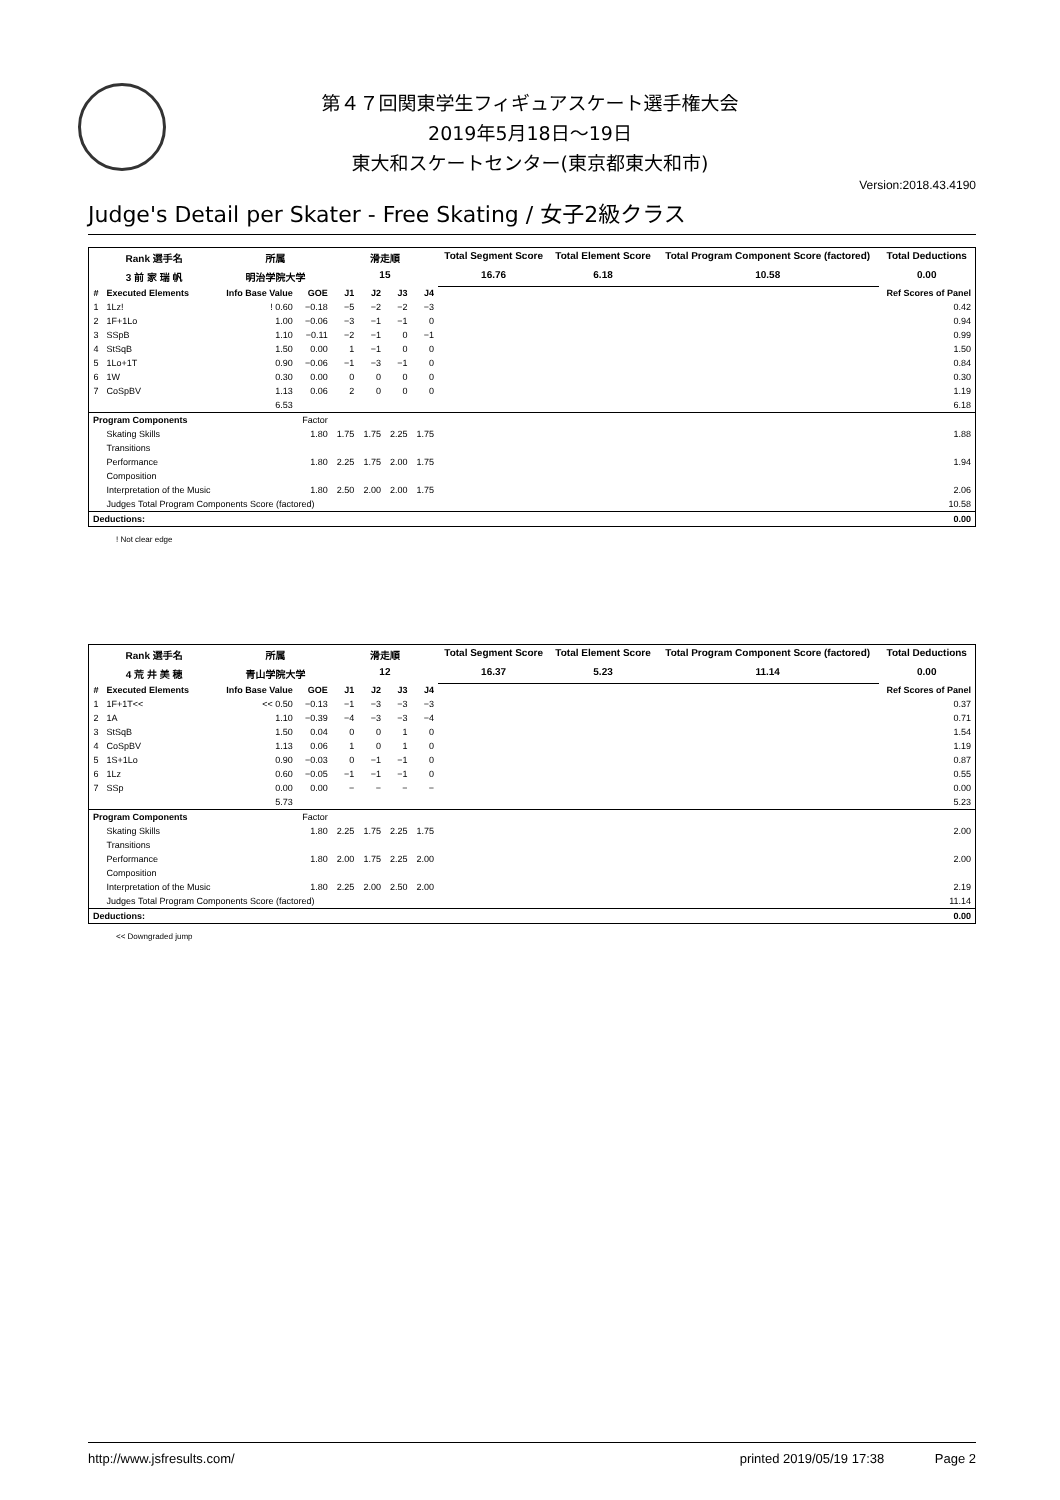第４７回関東学生フィギュアスケート選手権大会
2019年5月18日～19日
東大和スケートセンター(東京都東大和市)
Version:2018.43.4190
Judge's Detail per Skater - Free Skating / 女子2級クラス
| Rank 選手名 | | 所属 | | 滑走順 | | | | Total Segment Score | Total Element Score | Total Program Component Score (factored) | Total Deductions |
| 3 前 家 瑞 帆 | | 明治学院大学 | | 15 | | | | 16.76 | 6.18 | 10.58 | 0.00 |
| # | Executed Elements | Info Base Value | GOE | J1 | J2 | J3 | J4 | | | | Ref Scores of Panel |
| 1 | 1Lz! | ! 0.60 | −0.18 | −5 | −2 | −2 | −3 | | | | 0.42 |
| 2 | 1F+1Lo | 1.00 | −0.06 | −3 | −1 | −1 | 0 | | | | 0.94 |
| 3 | SSpB | 1.10 | −0.11 | −2 | −1 | 0 | −1 | | | | 0.99 |
| 4 | StSqB | 1.50 | 0.00 | 1 | −1 | 0 | 0 | | | | 1.50 |
| 5 | 1Lo+1T | 0.90 | −0.06 | −1 | −3 | −1 | 0 | | | | 0.84 |
| 6 | 1W | 0.30 | 0.00 | 0 | 0 | 0 | 0 | | | | 0.30 |
| 7 | CoSpBV | 1.13 | 0.06 | 2 | 0 | 0 | 0 | | | | 1.19 |
| | | 6.53 | | | | | | | | | 6.18 |
| Program Components | | | Factor | | | | | | | | |
| | Skating Skills | | 1.80 | 1.75 | 1.75 | 2.25 | 1.75 | | | | 1.88 |
| | Transitions | | | | | | | | | | |
| | Performance | | 1.80 | 2.25 | 1.75 | 2.00 | 1.75 | | | | 1.94 |
| | Composition | | | | | | | | | | |
| | Interpretation of the Music | | 1.80 | 2.50 | 2.00 | 2.00 | 1.75 | | | | 2.06 |
| | Judges Total Program Components Score (factored) | | | | | | | | | | 10.58 |
| Deductions: | | | | | | | | | | | 0.00 |
! Not clear edge
| Rank 選手名 | | 所属 | | 滑走順 | | | | Total Segment Score | Total Element Score | Total Program Component Score (factored) | Total Deductions |
| 4 荒 井 美 穂 | | 青山学院大学 | | 12 | | | | 16.37 | 5.23 | 11.14 | 0.00 |
| # | Executed Elements | Info Base Value | GOE | J1 | J2 | J3 | J4 | | | | Ref Scores of Panel |
| 1 | 1F+1T<< | << 0.50 | −0.13 | −1 | −3 | −3 | −3 | | | | 0.37 |
| 2 | 1A | 1.10 | −0.39 | −4 | −3 | −3 | −4 | | | | 0.71 |
| 3 | StSqB | 1.50 | 0.04 | 0 | 0 | 1 | 0 | | | | 1.54 |
| 4 | CoSpBV | 1.13 | 0.06 | 1 | 0 | 1 | 0 | | | | 1.19 |
| 5 | 1S+1Lo | 0.90 | −0.03 | 0 | −1 | −1 | 0 | | | | 0.87 |
| 6 | 1Lz | 0.60 | −0.05 | −1 | −1 | −1 | 0 | | | | 0.55 |
| 7 | SSp | 0.00 | 0.00 | − | − | − | − | | | | 0.00 |
| | | 5.73 | | | | | | | | | 5.23 |
| Program Components | | | Factor | | | | | | | | |
| | Skating Skills | | 1.80 | 2.25 | 1.75 | 2.25 | 1.75 | | | | 2.00 |
| | Transitions | | | | | | | | | | |
| | Performance | | 1.80 | 2.00 | 1.75 | 2.25 | 2.00 | | | | 2.00 |
| | Composition | | | | | | | | | | |
| | Interpretation of the Music | | 1.80 | 2.25 | 2.00 | 2.50 | 2.00 | | | | 2.19 |
| | Judges Total Program Components Score (factored) | | | | | | | | | | 11.14 |
| Deductions: | | | | | | | | | | | 0.00 |
<< Downgraded jump
http://www.jsfresults.com/ printed 2019/05/19 17:38 Page 2